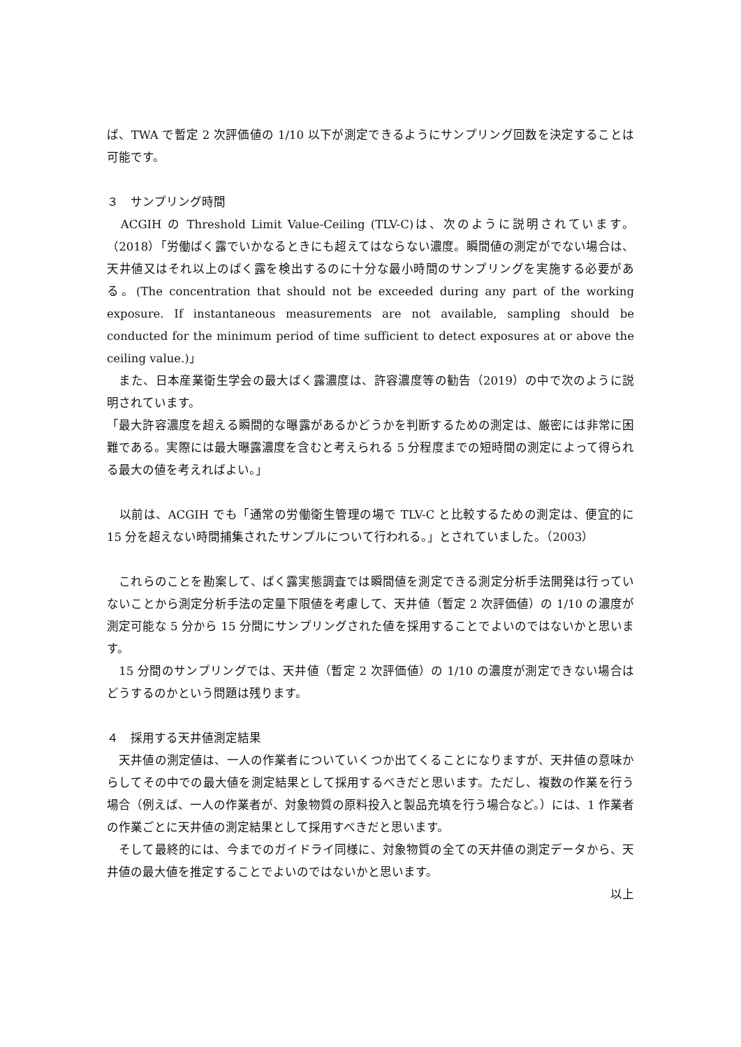ば、TWA で暫定 2 次評価値の 1/10 以下が測定できるようにサンプリング回数を決定することは可能です。
３　サンプリング時間
　ACGIH の Threshold Limit Value-Ceiling (TLV-C)は、次のように説明されています。（2018）「労働ばく露でいかなるときにも超えてはならない濃度。瞬間値の測定がでない場合は、天井値又はそれ以上のばく露を検出するのに十分な最小時間のサンプリングを実施する必要がある。(The concentration that should not be exceeded during any part of the working exposure. If instantaneous measurements are not available, sampling should be conducted for the minimum period of time sufficient to detect exposures at or above the ceiling value.)」
　また、日本産業衛生学会の最大ばく露濃度は、許容濃度等の勧告（2019）の中で次のように説明されています。
「最大許容濃度を超える瞬間的な曝露があるかどうかを判断するための測定は、厳密には非常に困難である。実際には最大曝露濃度を含むと考えられる 5 分程度までの短時間の測定によって得られる最大の値を考えればよい。」
　以前は、ACGIH でも「通常の労働衛生管理の場で TLV-C と比較するための測定は、便宜的に 15 分を超えない時間捕集されたサンプルについて行われる。」とされていました。（2003）
　これらのことを勘案して、ばく露実態調査では瞬間値を測定できる測定分析手法開発は行っていないことから測定分析手法の定量下限値を考慮して、天井値（暫定 2 次評価値）の 1/10 の濃度が測定可能な 5 分から 15 分間にサンプリングされた値を採用することでよいのではないかと思います。
　15 分間のサンプリングでは、天井値（暫定 2 次評価値）の 1/10 の濃度が測定できない場合はどうするのかという問題は残ります。
４　採用する天井値測定結果
　天井値の測定値は、一人の作業者についていくつか出てくることになりますが、天井値の意味からしてその中での最大値を測定結果として採用するべきだと思います。ただし、複数の作業を行う場合（例えば、一人の作業者が、対象物質の原料投入と製品充填を行う場合など。）には、1 作業者の作業ごとに天井値の測定結果として採用すべきだと思います。
　そして最終的には、今までのガイドライ同様に、対象物質の全ての天井値の測定データから、天井値の最大値を推定することでよいのではないかと思います。
以上